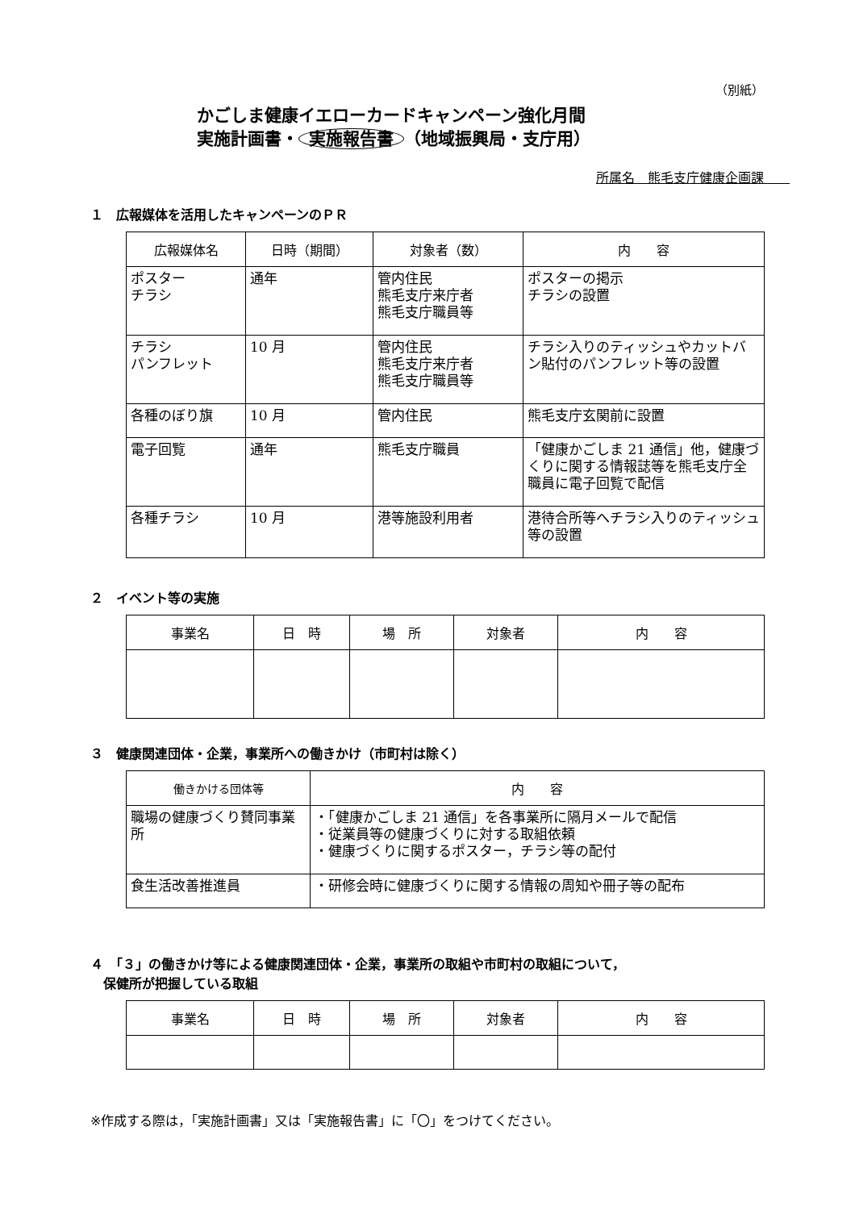（別紙）
かごしま健康イエローカードキャンペーン強化月間
実施計画書・ 実施報告書 （地域振興局・支庁用）
所属名　熊毛支庁健康企画課　　
１　広報媒体を活用したキャンペーンのＰＲ
| 広報媒体名 | 日時（期間） | 対象者（数） | 内 容 |
| --- | --- | --- | --- |
| ポスター チラシ | 通年 | 管内住民 熊毛支庁来庁者 熊毛支庁職員等 | ポスターの掲示 チラシの設置 |
| チラシ パンフレット | 10 月 | 管内住民 熊毛支庁来庁者 熊毛支庁職員等 | チラシ入りのティッシュやカットバン貼付のパンフレット等の設置 |
| 各種のぼり旗 | 10 月 | 管内住民 | 熊毛支庁玄関前に設置 |
| 電子回覧 | 通年 | 熊毛支庁職員 | 「健康かごしま 21 通信」他，健康づくりに関する情報誌等を熊毛支庁全職員に電子回覧で配信 |
| 各種チラシ | 10 月 | 港等施設利用者 | 港待合所等へチラシ入りのティッシュ等の設置 |
２　イベント等の実施
| 事業名 | 日 時 | 場 所 | 対象者 | 内 容 |
| --- | --- | --- | --- | --- |
３　健康関連団体・企業，事業所への働きかけ（市町村は除く）
| 働きかける団体等 | 内 容 |
| --- | --- |
| 職場の健康づくり賛同事業所 | ・「健康かごしま 21 通信」を各事業所に隔月メールで配信 ・従業員等の健康づくりに対する取組依頼 ・健康づくりに関するポスター，チラシ等の配付 |
| 食生活改善推進員 | ・研修会時に健康づくりに関する情報の周知や冊子等の配布 |
４　「３」の働きかけ等による健康関連団体・企業，事業所の取組や市町村の取組について，
　保健所が把握している取組
| 事業名 | 日 時 | 場 所 | 対象者 | 内 容 |
| --- | --- | --- | --- | --- |
※作成する際は，「実施計画書」又は「実施報告書」に「〇」をつけてください。